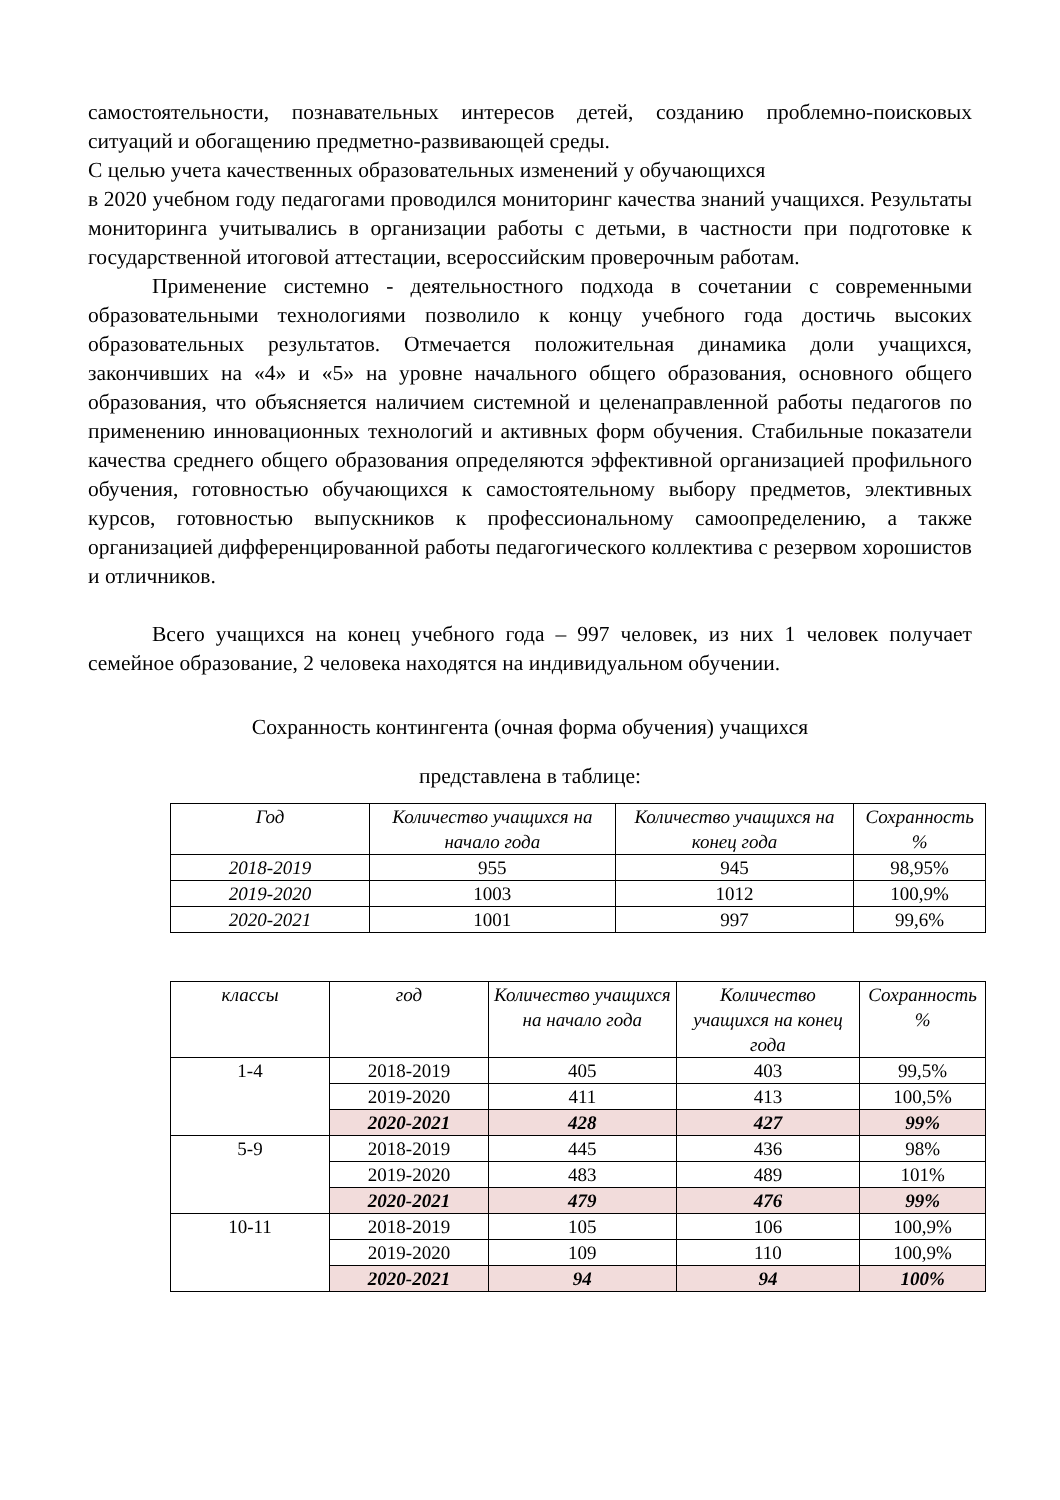самостоятельности, познавательных интересов детей, созданию проблемно-поисковых ситуаций и обогащению предметно-развивающей среды.
С целью учета качественных образовательных изменений у обучающихся
в 2020 учебном году педагогами проводился мониторинг качества знаний учащихся. Результаты мониторинга учитывались в организации работы с детьми, в частности при подготовке к государственной итоговой аттестации, всероссийским проверочным работам.
Применение системно - деятельностного подхода в сочетании с современными образовательными технологиями позволило к концу учебного года достичь высоких образовательных результатов. Отмечается положительная динамика доли учащихся, закончивших на «4» и «5» на уровне начального общего образования, основного общего образования, что объясняется наличием системной и целенаправленной работы педагогов по применению инновационных технологий и активных форм обучения. Стабильные показатели качества среднего общего образования определяются эффективной организацией профильного обучения, готовностью обучающихся к самостоятельному выбору предметов, элективных курсов, готовностью выпускников к профессиональному самоопределению, а также организацией дифференцированной работы педагогического коллектива с резервом хорошистов и отличников.
Всего учащихся на конец учебного года – 997 человек, из них 1 человек получает семейное образование, 2 человека находятся на индивидуальном обучении.
Сохранность контингента (очная форма обучения) учащихся
представлена в таблице:
| Год | Количество учащихся на начало года | Количество учащихся на конец года | Сохранность % |
| --- | --- | --- | --- |
| 2018-2019 | 955 | 945 | 98,95% |
| 2019-2020 | 1003 | 1012 | 100,9% |
| 2020-2021 | 1001 | 997 | 99,6% |
| классы | год | Количество учащихся на начало года | Количество учащихся на конец года | Сохранность % |
| --- | --- | --- | --- | --- |
| 1-4 | 2018-2019 | 405 | 403 | 99,5% |
| | 2019-2020 | 411 | 413 | 100,5% |
| | 2020-2021 | 428 | 427 | 99% |
| 5-9 | 2018-2019 | 445 | 436 | 98% |
| | 2019-2020 | 483 | 489 | 101% |
| | 2020-2021 | 479 | 476 | 99% |
| 10-11 | 2018-2019 | 105 | 106 | 100,9% |
| | 2019-2020 | 109 | 110 | 100,9% |
| | 2020-2021 | 94 | 94 | 100% |